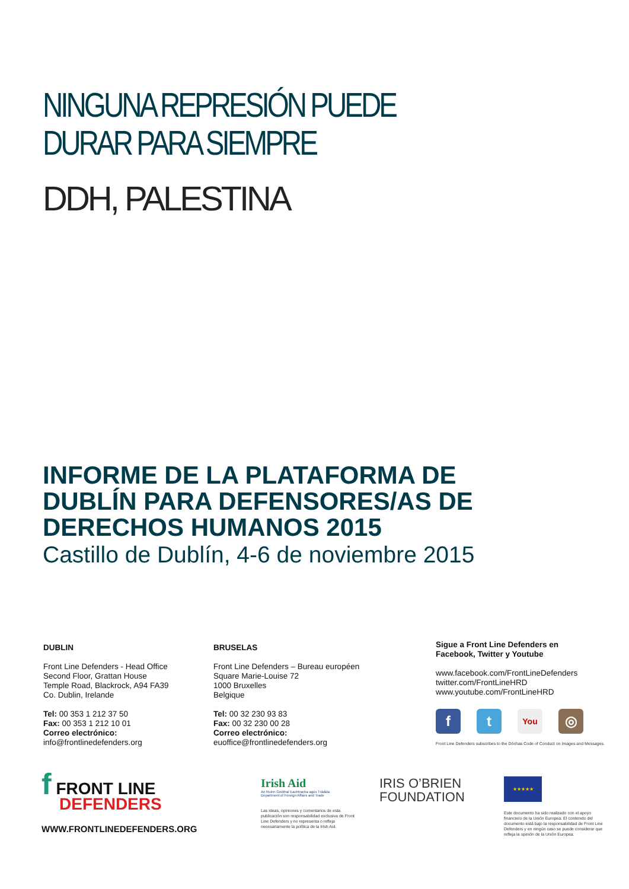NINGUNA REPRESIÓN PUEDE
DURAR PARA SIEMPRE
DDH, PALESTINA
INFORME DE LA PLATAFORMA DE
DUBLÍN PARA DEFENSORES/AS DE
DERECHOS HUMANOS 2015
Castillo de Dublín, 4-6 de noviembre 2015
DUBLIN
Front Line Defenders - Head Office
Second Floor, Grattan House
Temple Road, Blackrock, A94 FA39
Co. Dublin, Irelande
Tel: 00 353 1 212 37 50
Fax: 00 353 1 212 10 01
Correo electrónico:
info@frontlinedefenders.org
BRUSELAS
Front Line Defenders – Bureau européen
Square Marie-Louise 72
1000 Bruxelles
Belgique
Tel: 00 32 230 93 83
Fax: 00 32 230 00 28
Correo electrónico:
euoffice@frontlinedefenders.org
Sigue a Front Line Defenders en
Facebook, Twitter y Youtube
www.facebook.com/FrontLineDefenders
twitter.com/FrontLineHRD
www.youtube.com/FrontLineHRD
ft You ◎
Front Line Defenders subscribes to the Dóchas Code of Conduct on Images and Messages.
f FRONT LINE
DEFENDERS
WWW.FRONTLINEDEFENDERS.ORG
Irish Aid
An Roinn Gnóthaí Eachtracha agus Trádála
Department of Foreign Affairs and Trade
Las ideas, opiniones y comentarios de esta publicación son responsabilidad exclusiva de Front Line Defenders y no representa o refleja necesariamente la política de la Irish Aid.
IRIS O’BRIEN
FOUNDATION
★★★★★
Este documento ha sido realizado con el apoyo financiero de la Unión Europea. El contenido del documento está bajo la responsabilidad de Front Line Defenders y en ningún caso se puede considerar que refleja la opinión de la Unión Europea.